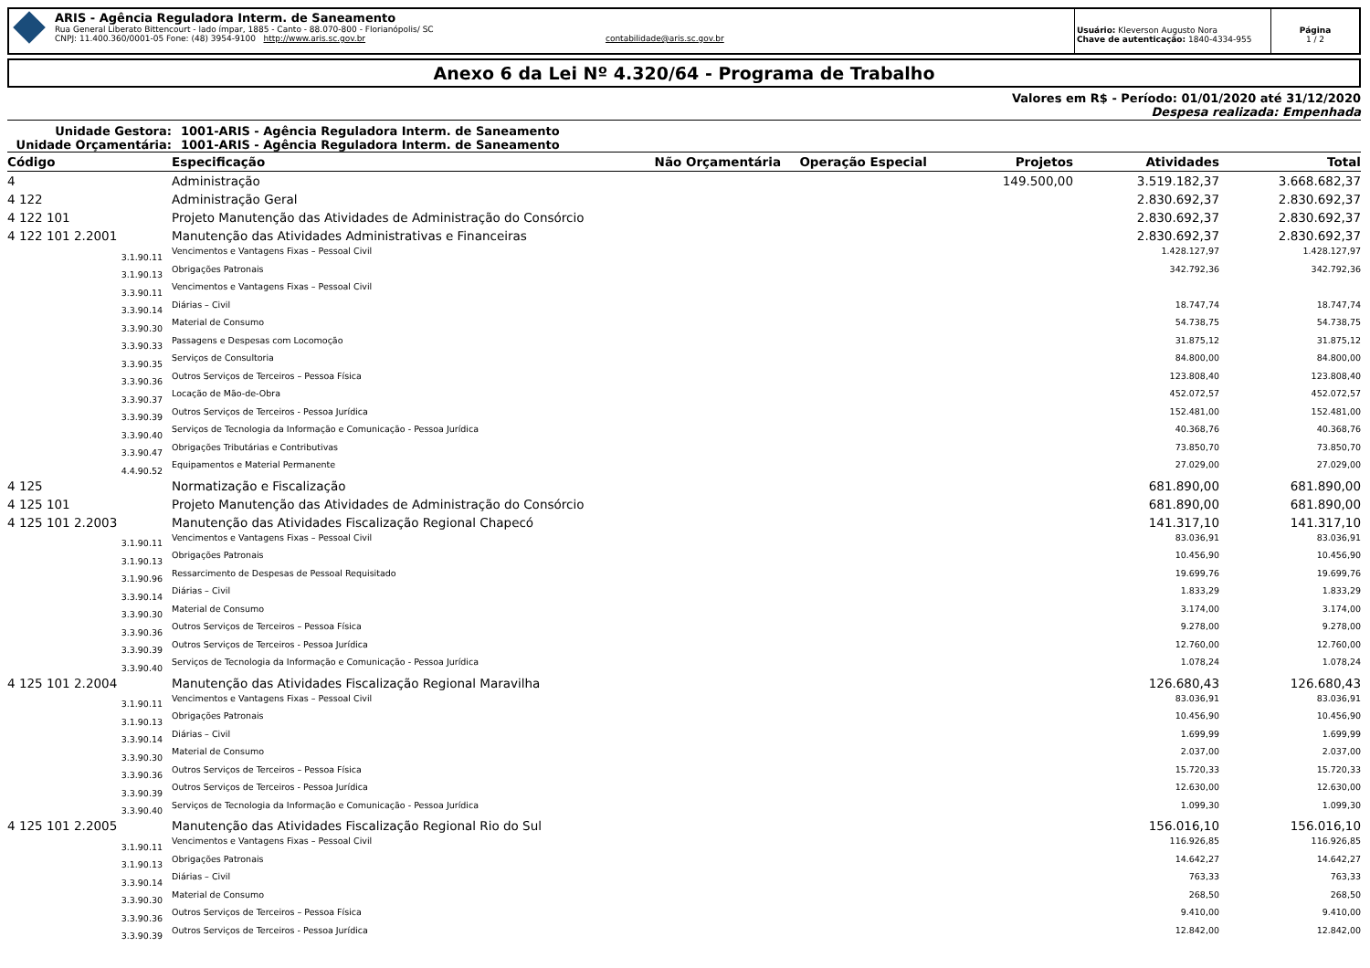ARIS - Agência Reguladora Interm. de Saneamento
Rua General Liberato Bittencourt - lado ímpar, 1885 - Canto - 88.070-800 - Florianópolis/ SC
CNPJ: 11.400.360/0001-05 Fone: (48) 3954-9100 http://www.aris.sc.gov.br contabilidade@aris.sc.gov.br
Usuário: Kleverson Augusto Nora
Chave de autenticação: 1840-4334-955
Página
1 / 2
Anexo 6 da Lei Nº 4.320/64 - Programa de Trabalho
Valores em R$ - Período: 01/01/2020 até 31/12/2020
Despesa realizada: Empenhada
Unidade Gestora: 1001-ARIS - Agência Reguladora Interm. de Saneamento
Unidade Orçamentária: 1001-ARIS - Agência Reguladora Interm. de Saneamento
| Código | Especificação | Não Orçamentária | Operação Especial | Projetos | Atividades | Total |
| --- | --- | --- | --- | --- | --- | --- |
| 4 | Administração | | | 149.500,00 | 3.519.182,37 | 3.668.682,37 |
| 4 122 | Administração Geral | | | | 2.830.692,37 | 2.830.692,37 |
| 4 122 101 | Projeto Manutenção das Atividades de Administração do Consórcio | | | | 2.830.692,37 | 2.830.692,37 |
| 4 122 101 2.2001 | Manutenção das Atividades Administrativas e Financeiras | | | | 2.830.692,37 | 2.830.692,37 |
| 3.1.90.11 | Vencimentos e Vantagens Fixas – Pessoal Civil | | | | 1.428.127,97 | 1.428.127,97 |
| 3.1.90.13 | Obrigações Patronais | | | | 342.792,36 | 342.792,36 |
| 3.3.90.11 | Vencimentos e Vantagens Fixas – Pessoal Civil | | | | | |
| 3.3.90.14 | Diárias – Civil | | | | 18.747,74 | 18.747,74 |
| 3.3.90.30 | Material de Consumo | | | | 54.738,75 | 54.738,75 |
| 3.3.90.33 | Passagens e Despesas com Locomoção | | | | 31.875,12 | 31.875,12 |
| 3.3.90.35 | Serviços de Consultoria | | | | 84.800,00 | 84.800,00 |
| 3.3.90.36 | Outros Serviços de Terceiros – Pessoa Física | | | | 123.808,40 | 123.808,40 |
| 3.3.90.37 | Locação de Mão-de-Obra | | | | 452.072,57 | 452.072,57 |
| 3.3.90.39 | Outros Serviços de Terceiros - Pessoa Jurídica | | | | 152.481,00 | 152.481,00 |
| 3.3.90.40 | Serviços de Tecnologia da Informação e Comunicação - Pessoa Jurídica | | | | 40.368,76 | 40.368,76 |
| 3.3.90.47 | Obrigações Tributárias e Contributivas | | | | 73.850,70 | 73.850,70 |
| 4.4.90.52 | Equipamentos e Material Permanente | | | | 27.029,00 | 27.029,00 |
| 4 125 | Normatização e Fiscalização | | | | 681.890,00 | 681.890,00 |
| 4 125 101 | Projeto Manutenção das Atividades de Administração do Consórcio | | | | 681.890,00 | 681.890,00 |
| 4 125 101 2.2003 | Manutenção das Atividades Fiscalização Regional Chapecó | | | | 141.317,10 | 141.317,10 |
| 3.1.90.11 | Vencimentos e Vantagens Fixas – Pessoal Civil | | | | 83.036,91 | 83.036,91 |
| 3.1.90.13 | Obrigações Patronais | | | | 10.456,90 | 10.456,90 |
| 3.1.90.96 | Ressarcimento de Despesas de Pessoal Requisitado | | | | 19.699,76 | 19.699,76 |
| 3.3.90.14 | Diárias – Civil | | | | 1.833,29 | 1.833,29 |
| 3.3.90.30 | Material de Consumo | | | | 3.174,00 | 3.174,00 |
| 3.3.90.36 | Outros Serviços de Terceiros – Pessoa Física | | | | 9.278,00 | 9.278,00 |
| 3.3.90.39 | Outros Serviços de Terceiros - Pessoa Jurídica | | | | 12.760,00 | 12.760,00 |
| 3.3.90.40 | Serviços de Tecnologia da Informação e Comunicação - Pessoa Jurídica | | | | 1.078,24 | 1.078,24 |
| 4 125 101 2.2004 | Manutenção das Atividades Fiscalização Regional Maravilha | | | | 126.680,43 | 126.680,43 |
| 3.1.90.11 | Vencimentos e Vantagens Fixas – Pessoal Civil | | | | 83.036,91 | 83.036,91 |
| 3.1.90.13 | Obrigações Patronais | | | | 10.456,90 | 10.456,90 |
| 3.3.90.14 | Diárias – Civil | | | | 1.699,99 | 1.699,99 |
| 3.3.90.30 | Material de Consumo | | | | 2.037,00 | 2.037,00 |
| 3.3.90.36 | Outros Serviços de Terceiros – Pessoa Física | | | | 15.720,33 | 15.720,33 |
| 3.3.90.39 | Outros Serviços de Terceiros - Pessoa Jurídica | | | | 12.630,00 | 12.630,00 |
| 3.3.90.40 | Serviços de Tecnologia da Informação e Comunicação - Pessoa Jurídica | | | | 1.099,30 | 1.099,30 |
| 4 125 101 2.2005 | Manutenção das Atividades Fiscalização Regional Rio do Sul | | | | 156.016,10 | 156.016,10 |
| 3.1.90.11 | Vencimentos e Vantagens Fixas – Pessoal Civil | | | | 116.926,85 | 116.926,85 |
| 3.1.90.13 | Obrigações Patronais | | | | 14.642,27 | 14.642,27 |
| 3.3.90.14 | Diárias – Civil | | | | 763,33 | 763,33 |
| 3.3.90.30 | Material de Consumo | | | | 268,50 | 268,50 |
| 3.3.90.36 | Outros Serviços de Terceiros – Pessoa Física | | | | 9.410,00 | 9.410,00 |
| 3.3.90.39 | Outros Serviços de Terceiros - Pessoa Jurídica | | | | 12.842,00 | 12.842,00 |